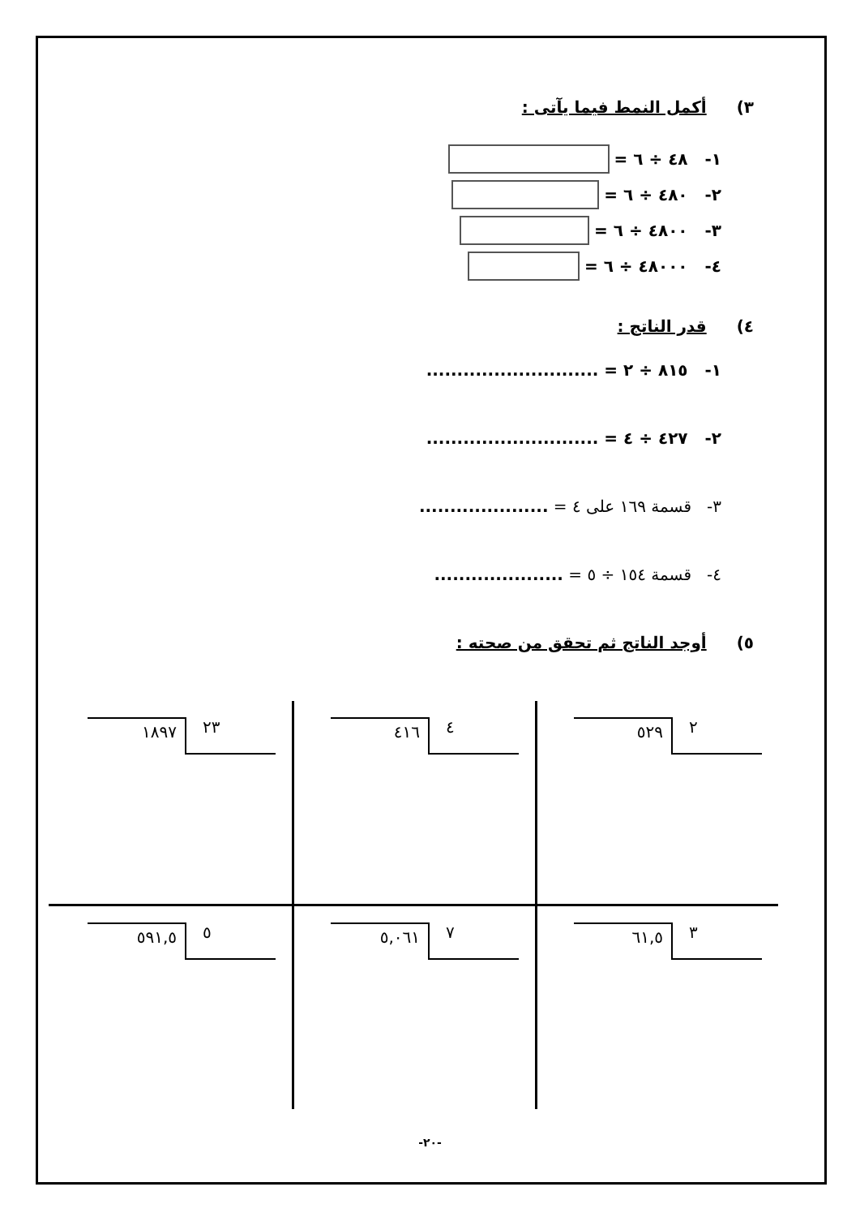٣) أكمل النمط فيما يآتى :
١- ٤٨ ÷ ٦ =
٢- ٤٨٠ ÷ ٦ =
٣- ٤٨٠٠ ÷ ٦ =
٤- ٤٨٠٠٠ ÷ ٦ =
٤) قدر الناتج :
١- ٨١٥ ÷ ٢ = ............................
٢- ٤٢٧ ÷ ٤ = ............................
٣- قسمة ١٦٩ على ٤ = .....................
٤- قسمة ١٥٤ ÷ ٥ = .....................
٥) أوجد الناتج ثم تحقق من صحته :
٢ ٥٢٩
٤ ٤١٦
٢٣ ١٨٩٧
٣ ٦١,٥
٧ ٥,٠٦١
٥ ٥٩١,٥
-٢٠-